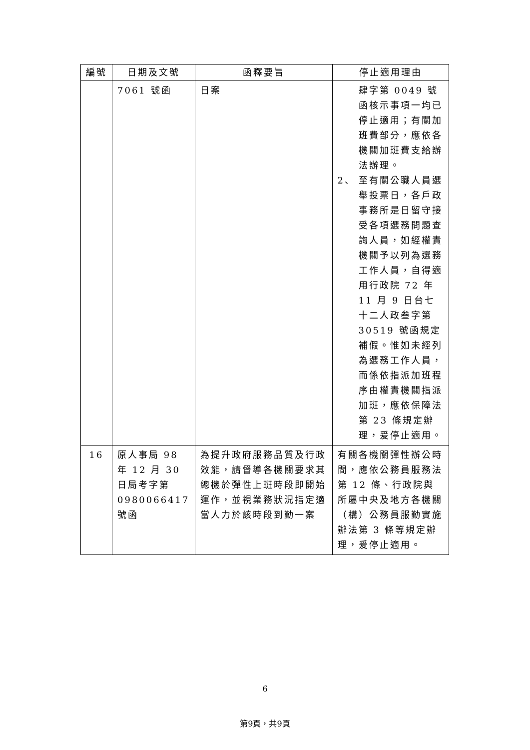| 編號 | 日期及文號 | 函釋要旨 | 停止適用理由 |
| --- | --- | --- | --- |
| | 7061 號函 | 日案 | 肆字第 0049 號函核示事項一均已停止適用；有關加班費部分，應依各機關加班費支給辦法辦理。 2、 至有關公職人員選舉投票日，各戶政事務所是日留守接受各項選務問題查詢人員，如經權責機關予以列為選務工作人員，自得適用行政院 72 年 11 月 9 日台七十二人政叁字第 30519 號函規定補假。惟如未經列為選務工作人員，而係依指派加班程序由權責機關指派加班，應依保障法第 23 條規定辦理，爰停止適用。 |
| 16 | 原人事局 98 年 12 月 30 日局考字第 0980066417 號函 | 為提升政府服務品質及行政效能，請督導各機關要求其總機於彈性上班時段即開始運作，並視業務狀況指定適當人力於該時段到勤一案 | 有關各機關彈性辦公時間，應依公務員服務法第 12 條、行政院與所屬中央及地方各機關（構）公務員服勤實施辦法第 3 條等規定辦理，爰停止適用。 |
6
第9頁，共9頁